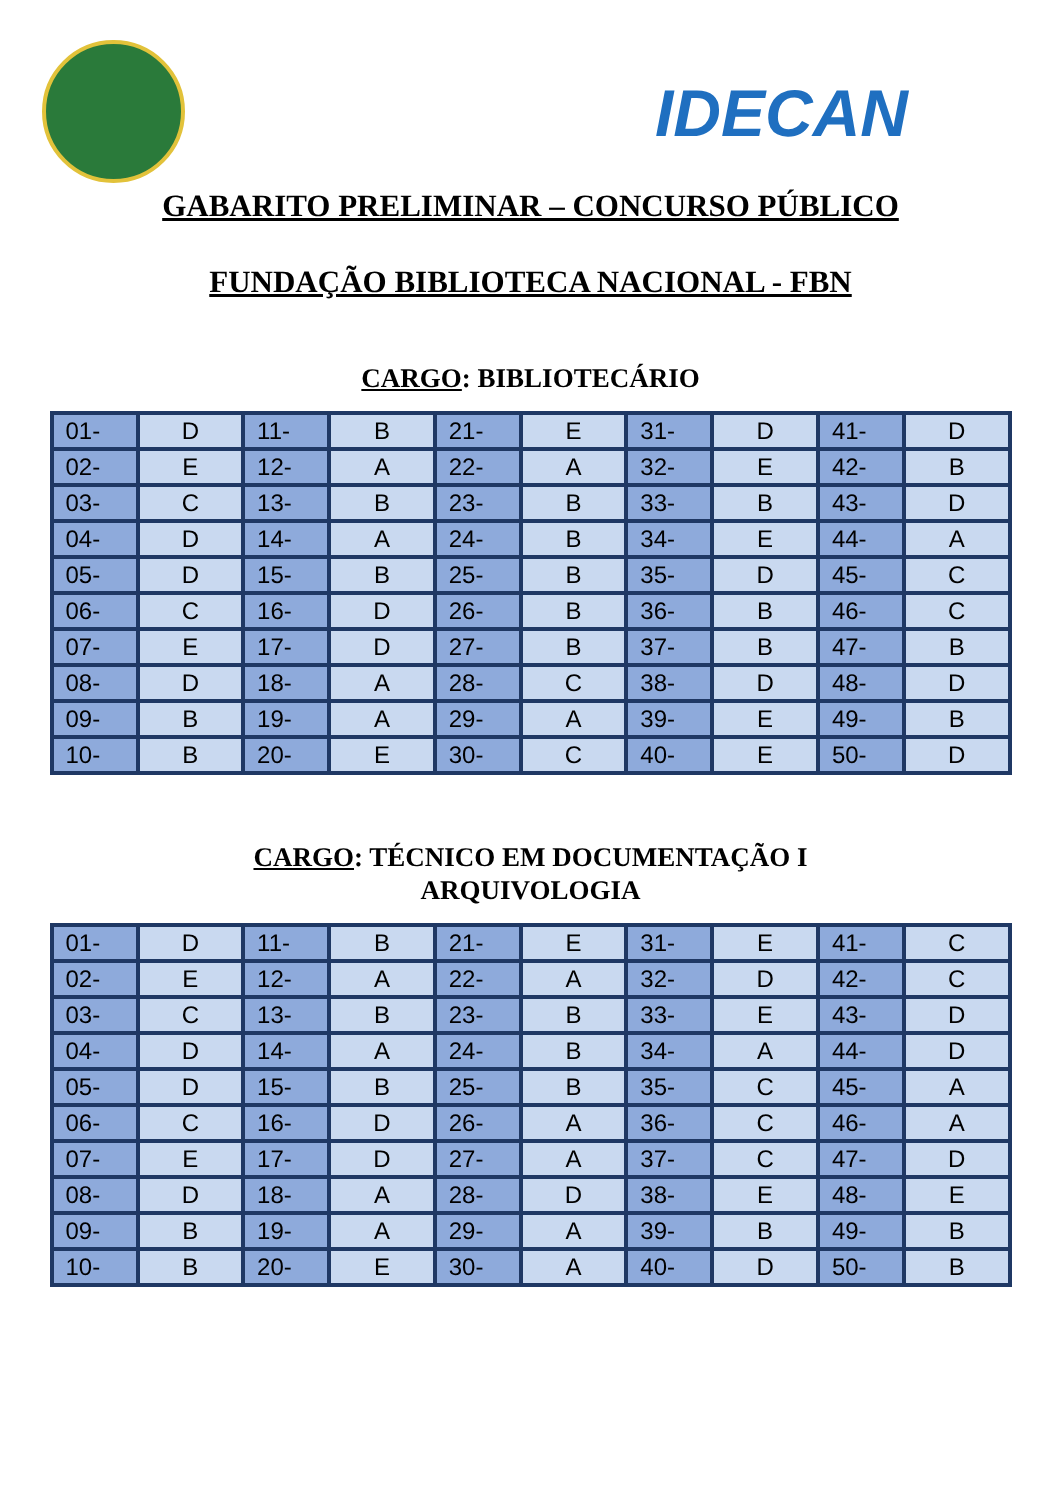IDECAN
GABARITO PRELIMINAR – CONCURSO PÚBLICO
FUNDAÇÃO BIBLIOTECA NACIONAL - FBN
CARGO: BIBLIOTECÁRIO
| 01- | D | 11- | B | 21- | E | 31- | D | 41- | D |
| 02- | E | 12- | A | 22- | A | 32- | E | 42- | B |
| 03- | C | 13- | B | 23- | B | 33- | B | 43- | D |
| 04- | D | 14- | A | 24- | B | 34- | E | 44- | A |
| 05- | D | 15- | B | 25- | B | 35- | D | 45- | C |
| 06- | C | 16- | D | 26- | B | 36- | B | 46- | C |
| 07- | E | 17- | D | 27- | B | 37- | B | 47- | B |
| 08- | D | 18- | A | 28- | C | 38- | D | 48- | D |
| 09- | B | 19- | A | 29- | A | 39- | E | 49- | B |
| 10- | B | 20- | E | 30- | C | 40- | E | 50- | D |
CARGO: TÉCNICO EM DOCUMENTAÇÃO I
ARQUIVOLOGIA
| 01- | D | 11- | B | 21- | E | 31- | E | 41- | C |
| 02- | E | 12- | A | 22- | A | 32- | D | 42- | C |
| 03- | C | 13- | B | 23- | B | 33- | E | 43- | D |
| 04- | D | 14- | A | 24- | B | 34- | A | 44- | D |
| 05- | D | 15- | B | 25- | B | 35- | C | 45- | A |
| 06- | C | 16- | D | 26- | A | 36- | C | 46- | A |
| 07- | E | 17- | D | 27- | A | 37- | C | 47- | D |
| 08- | D | 18- | A | 28- | D | 38- | E | 48- | E |
| 09- | B | 19- | A | 29- | A | 39- | B | 49- | B |
| 10- | B | 20- | E | 30- | A | 40- | D | 50- | B |